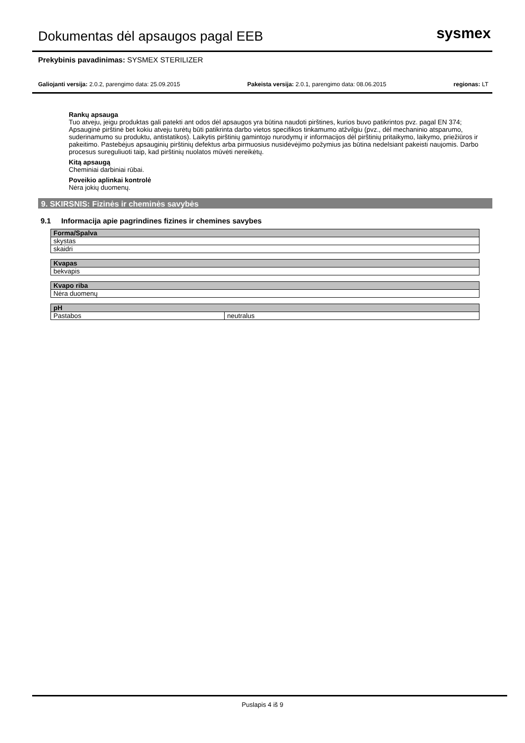Dokumentas dėl apsaugos pagal EEB
sysmex
Prekybinis pavadinimas: SYSMEX STERILIZER
Galiojanti versija: 2.0.2, parengimo data: 25.09.2015 Pakeista versija: 2.0.1, parengimo data: 08.06.2015 regionas: LT
Rankų apsauga
Tuo atveju, jeigu produktas gali patekti ant odos dėl apsaugos yra būtina naudoti pirštines, kurios buvo patikrintos pvz. pagal EN 374; Apsauginė pirštinė bet kokiu atveju turėtų būti patikrinta darbo vietos specifikos tinkamumo atžvilgiu (pvz., dėl mechaninio atsparumo, suderinamumo su produktu, antistatikos). Laikytis pirštinių gamintojo nurodymų ir informacijos dėl pirštinių pritaikymo, laikymo, priežiūros ir pakeitimo. Pastebėjus apsauginių pirštinių defektus arba pirmuosius nusidėvėjimo požymius jas būtina nedelsiant pakeisti naujomis. Darbo procesus sureguliuoti taip, kad pirštinių nuolatos mūvėti nereikėtų.
Kitą apsaugą
Cheminiai darbiniai rūbai.
Poveikio aplinkai kontrolė
Nėra jokių duomenų.
9. SKIRSNIS: Fizinės ir cheminės savybės
9.1 Informacija apie pagrindines fizines ir chemines savybes
| Forma/Spalva |
| --- |
| skystas |
| skaidri |
| Kvapas |
| --- |
| bekvapis |
| Kvapo riba |
| --- |
| Nėra duomenų |
| pH | |
| --- | --- |
| Pastabos | neutralus |
Puslapis 4 iš 9